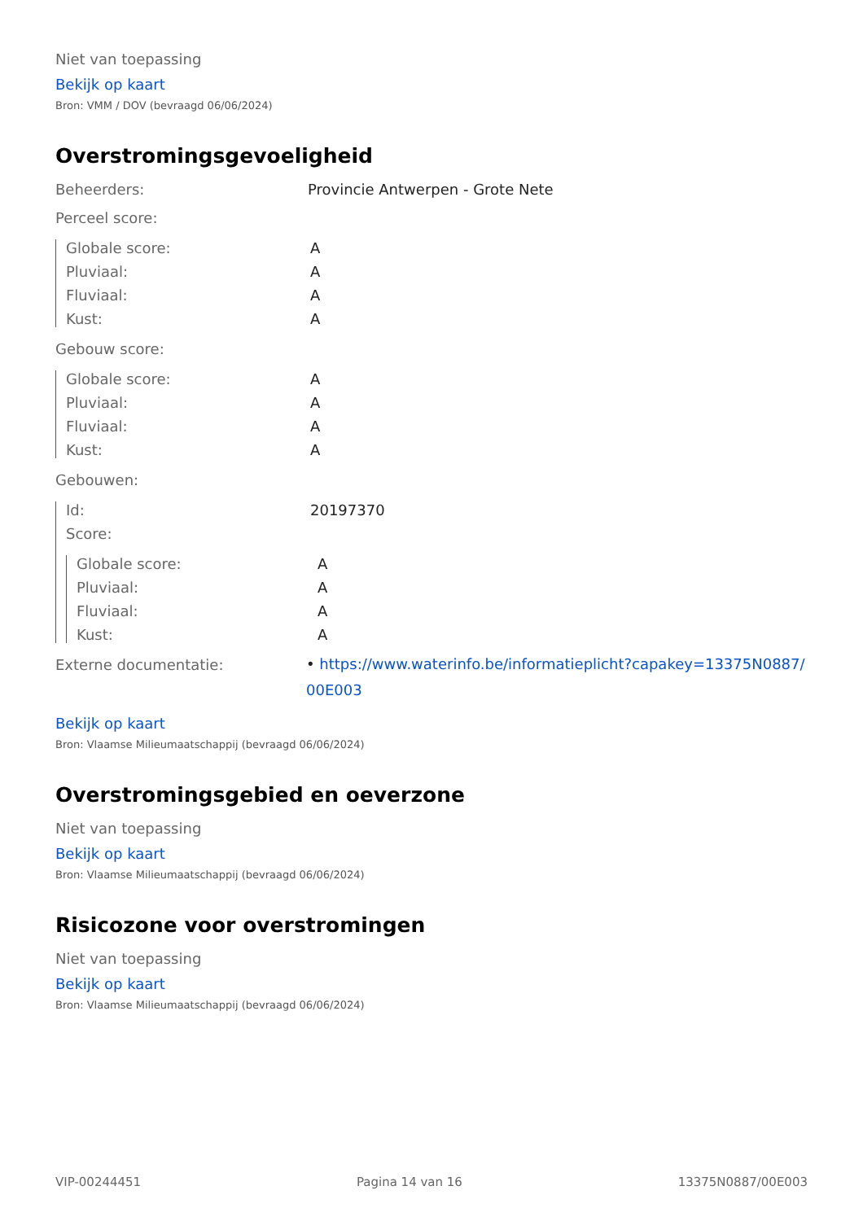Niet van toepassing
Bekijk op kaart
Bron: VMM / DOV (bevraagd 06/06/2024)
Overstromingsgevoeligheid
Beheerders: Provincie Antwerpen - Grote Nete
Perceel score:
Globale score: A
Pluviaal: A
Fluviaal: A
Kust: A
Gebouw score:
Globale score: A
Pluviaal: A
Fluviaal: A
Kust: A
Gebouwen:
Id: 20197370
Score:
Globale score: A
Pluviaal: A
Fluviaal: A
Kust: A
Externe documentatie:
• https://www.waterinfo.be/informatieplicht?capakey=13375N0887/ 00E003
Bekijk op kaart
Bron: Vlaamse Milieumaatschappij (bevraagd 06/06/2024)
Overstromingsgebied en oeverzone
Niet van toepassing
Bekijk op kaart
Bron: Vlaamse Milieumaatschappij (bevraagd 06/06/2024)
Risicozone voor overstromingen
Niet van toepassing
Bekijk op kaart
Bron: Vlaamse Milieumaatschappij (bevraagd 06/06/2024)
VIP-00244451 Pagina 14 van 16 13375N0887/00E003